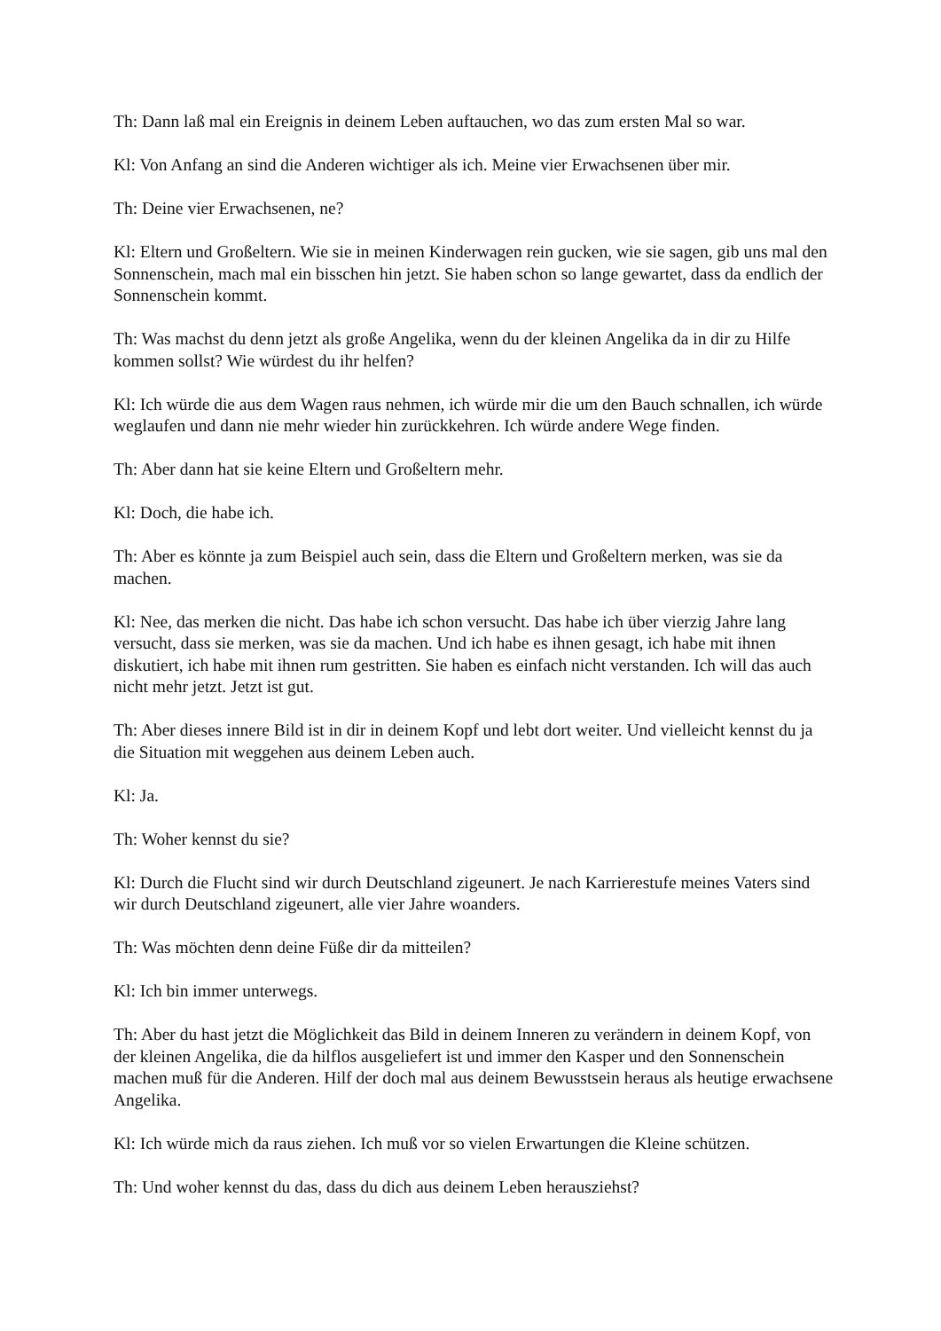Th: Dann laß mal ein Ereignis in deinem Leben auftauchen, wo das zum ersten Mal so war.
Kl: Von Anfang an sind die Anderen wichtiger als ich. Meine vier Erwachsenen über mir.
Th: Deine vier Erwachsenen, ne?
Kl: Eltern und Großeltern. Wie sie in meinen Kinderwagen rein gucken, wie sie sagen, gib uns mal den Sonnenschein, mach mal ein bisschen hin jetzt. Sie haben schon so lange gewartet, dass da endlich der Sonnenschein kommt.
Th: Was machst du denn jetzt als große Angelika, wenn du der kleinen Angelika da in dir zu Hilfe kommen sollst? Wie würdest du ihr helfen?
Kl: Ich würde die aus dem Wagen raus nehmen, ich würde mir die um den Bauch schnallen, ich würde weglaufen und dann nie mehr wieder hin zurückkehren. Ich würde andere Wege finden.
Th: Aber dann hat sie keine Eltern und Großeltern mehr.
Kl: Doch, die habe ich.
Th: Aber es könnte ja zum Beispiel auch sein, dass die Eltern und Großeltern merken, was sie da machen.
Kl: Nee, das merken die nicht. Das habe ich schon versucht. Das habe ich über vierzig Jahre lang versucht, dass sie merken, was sie da machen. Und ich habe es ihnen gesagt, ich habe mit ihnen diskutiert, ich habe mit ihnen rum gestritten. Sie haben es einfach nicht verstanden. Ich will das auch nicht mehr jetzt. Jetzt ist gut.
Th: Aber dieses innere Bild ist in dir in deinem Kopf und lebt dort weiter. Und vielleicht kennst du ja die Situation mit weggehen aus deinem Leben auch.
Kl: Ja.
Th: Woher kennst du sie?
Kl: Durch die Flucht sind wir durch Deutschland zigeunert. Je nach Karrierestufe meines Vaters sind wir durch Deutschland zigeunert, alle vier Jahre woanders.
Th: Was möchten denn deine Füße dir da mitteilen?
Kl: Ich bin immer unterwegs.
Th: Aber du hast jetzt die Möglichkeit das Bild in deinem Inneren zu verändern in deinem Kopf, von der kleinen Angelika, die da hilflos ausgeliefert ist und immer den Kasper und den Sonnenschein machen muß für die Anderen. Hilf der doch mal aus deinem Bewusstsein heraus als heutige erwachsene Angelika.
Kl: Ich würde mich da raus ziehen. Ich muß vor so vielen Erwartungen die Kleine schützen.
Th: Und woher kennst du das, dass du dich aus deinem Leben herausziehst?